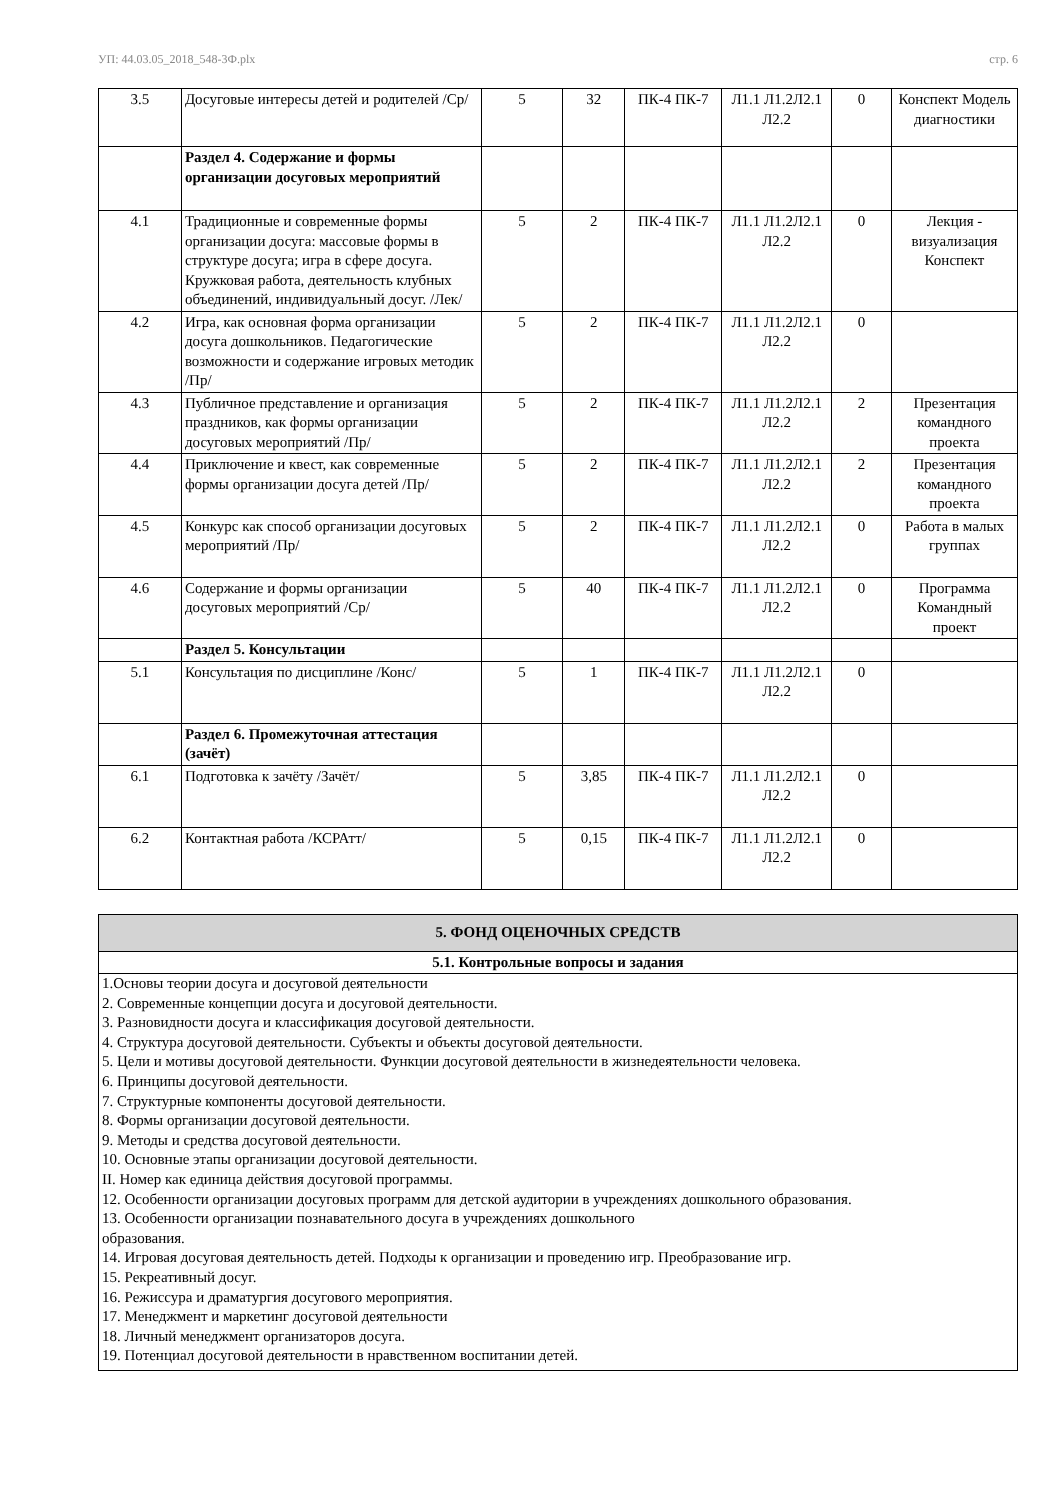УП: 44.03.05_2018_548-3Ф.plx стр. 6
| 3.5 | Досуговые интересы детей и родителей /Ср/ | 5 | 32 | ПК-4 ПК-7 | Л1.1 Л1.2Л2.1 Л2.2 | 0 | Конспект Модель диагностики |
| | Раздел 4. Содержание и формы организации досуговых мероприятий | | | | | | |
| 4.1 | Традиционные и современные формы организации досуга: массовые формы в структуре досуга; игра в сфере досуга. Кружковая работа, деятельность клубных объединений, индивидуальный досуг. /Лек/ | 5 | 2 | ПК-4 ПК-7 | Л1.1 Л1.2Л2.1 Л2.2 | 0 | Лекция - визуализация Конспект |
| 4.2 | Игра, как основная форма организации досуга дошкольников. Педагогические возможности и содержание игровых методик /Пр/ | 5 | 2 | ПК-4 ПК-7 | Л1.1 Л1.2Л2.1 Л2.2 | 0 | |
| 4.3 | Публичное представление и организация праздников, как формы организации досуговых мероприятий /Пр/ | 5 | 2 | ПК-4 ПК-7 | Л1.1 Л1.2Л2.1 Л2.2 | 2 | Презентация командного проекта |
| 4.4 | Приключение и квест, как современные формы организации досуга детей /Пр/ | 5 | 2 | ПК-4 ПК-7 | Л1.1 Л1.2Л2.1 Л2.2 | 2 | Презентация командного проекта |
| 4.5 | Конкурс как способ организации досуговых мероприятий /Пр/ | 5 | 2 | ПК-4 ПК-7 | Л1.1 Л1.2Л2.1 Л2.2 | 0 | Работа в малых группах |
| 4.6 | Содержание и формы организации досуговых мероприятий /Ср/ | 5 | 40 | ПК-4 ПК-7 | Л1.1 Л1.2Л2.1 Л2.2 | 0 | Программа Командный проект |
| | Раздел 5. Консультации | | | | | | |
| 5.1 | Консультация по дисциплине /Конс/ | 5 | 1 | ПК-4 ПК-7 | Л1.1 Л1.2Л2.1 Л2.2 | 0 | |
| | Раздел 6. Промежуточная аттестация (зачёт) | | | | | | |
| 6.1 | Подготовка к зачёту /Зачёт/ | 5 | 3,85 | ПК-4 ПК-7 | Л1.1 Л1.2Л2.1 Л2.2 | 0 | |
| 6.2 | Контактная работа /КСРАтт/ | 5 | 0,15 | ПК-4 ПК-7 | Л1.1 Л1.2Л2.1 Л2.2 | 0 | |
| 5. ФОНД ОЦЕНОЧНЫХ СРЕДСТВ |
| 5.1. Контрольные вопросы и задания |
| 1.Основы теории досуга и досуговой деятельности 2. Современные концепции досуга и досуговой деятельности. 3. Разновидности досуга и классификация досуговой деятельности. 4. Структура досуговой деятельности. Субъекты и объекты досуговой деятельности. 5. Цели и мотивы досуговой деятельности. Функции досуговой деятельности в жизнедеятельности человека. 6. Принципы досуговой деятельности. 7. Структурные компоненты досуговой деятельности. 8. Формы организации досуговой деятельности. 9. Методы и средства досуговой деятельности. 10. Основные этапы организации досуговой деятельности. II. Номер как единица действия досуговой программы. 12. Особенности организации досуговых программ для детской аудитории в учреждениях дошкольного образования. 13. Особенности организации познавательного досуга в учреждениях дошкольного образования. 14. Игровая досуговая деятельность детей. Подходы к организации и проведению игр. Преобразование игр. 15. Рекреативный досуг. 16. Режиссура и драматургия досугового мероприятия. 17. Менеджмент и маркетинг досуговой деятельности 18. Личный менеджмент организаторов досуга. 19. Потенциал досуговой деятельности в нравственном воспитании детей. |